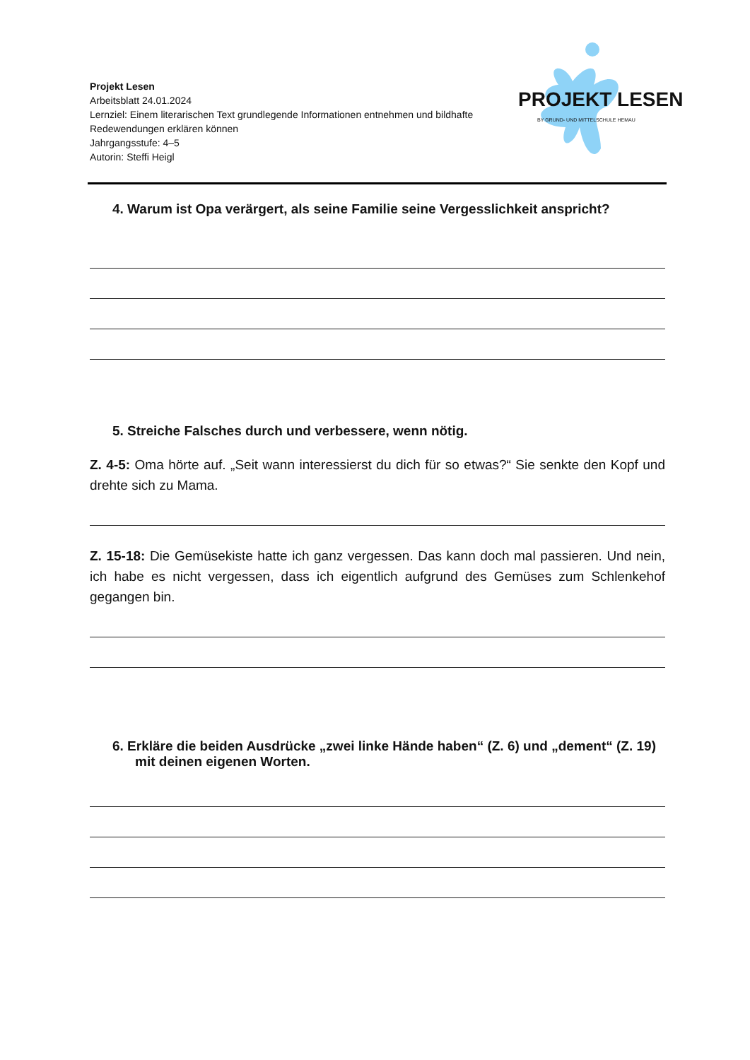Projekt Lesen
Arbeitsblatt 24.01.2024
Lernziel: Einem literarischen Text grundlegende Informationen entnehmen und bildhafte Redewendungen erklären können
Jahrgangsstufe: 4–5
Autorin: Steffi Heigl
PROJEKT LESEN
BY GRUND- UND MITTELSCHULE HEMAU
4. Warum ist Opa verärgert, als seine Familie seine Vergesslichkeit anspricht?
5. Streiche Falsches durch und verbessere, wenn nötig.
Z. 4-5: Oma hörte auf. „Seit wann interessierst du dich für so etwas?“ Sie senkte den Kopf und drehte sich zu Mama.
Z. 15-18: Die Gemüsekiste hatte ich ganz vergessen. Das kann doch mal passieren. Und nein, ich habe es nicht vergessen, dass ich eigentlich aufgrund des Gemüses zum Schlenkehof gegangen bin.
6. Erkläre die beiden Ausdrücke „zwei linke Hände haben“ (Z. 6) und „dement“ (Z. 19) mit deinen eigenen Worten.